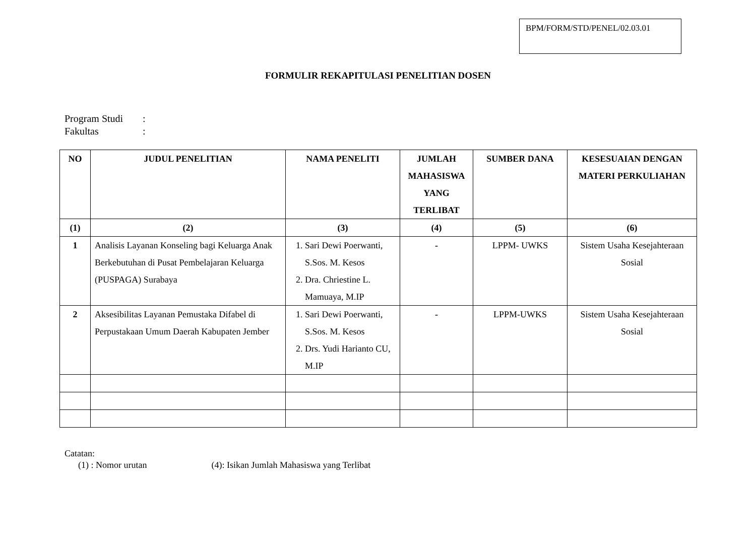BPM/FORM/STD/PENEL/02.03.01
FORMULIR REKAPITULASI PENELITIAN DOSEN
Program Studi:
Fakultas:
| NO | JUDUL PENELITIAN | NAMA PENELITI | JUMLAH MAHASISWA YANG TERLIBAT | SUMBER DANA | KESESUAIAN DENGAN MATERI PERKULIAHAN |
| --- | --- | --- | --- | --- | --- |
| (1) | (2) | (3) | (4) | (5) | (6) |
| 1 | Analisis Layanan Konseling bagi Keluarga Anak Berkebutuhan di Pusat Pembelajaran Keluarga (PUSPAGA) Surabaya | 1. Sari Dewi Poerwanti, S.Sos. M. Kesos 2. Dra. Chriestine L. Mamuaya, M.IP | - | LPPM- UWKS | Sistem Usaha Kesejahteraan Sosial |
| 2 | Aksesibilitas Layanan Pemustaka Difabel di Perpustakaan Umum Daerah Kabupaten Jember | 1. Sari Dewi Poerwanti, S.Sos. M. Kesos 2. Drs. Yudi Harianto CU, M.IP | - | LPPM-UWKS | Sistem Usaha Kesejahteraan Sosial |
Catatan:
(1) : Nomor urutan (4): Isikan Jumlah Mahasiswa yang Terlibat